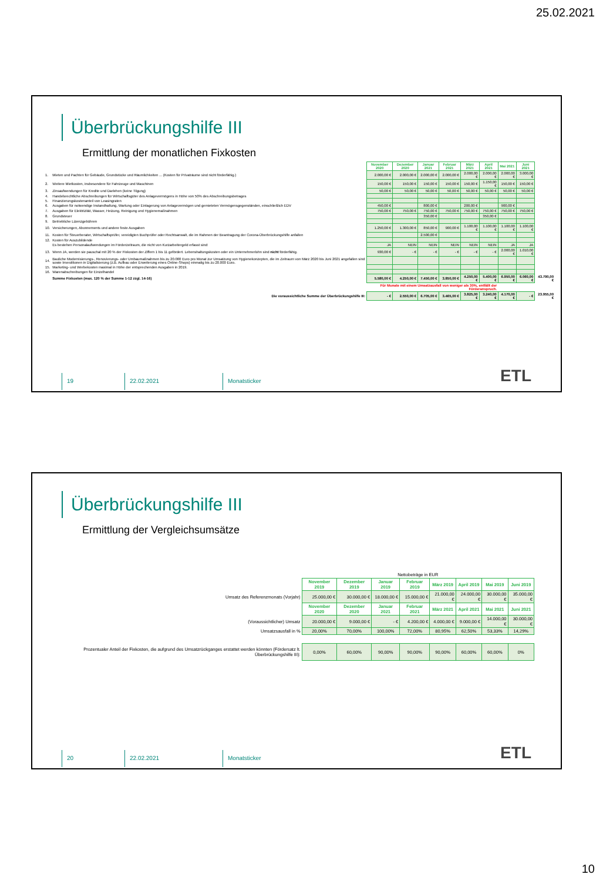25.02.2021
Überbrückungshilfe III
Ermittlung der monatlichen Fixkosten
| | | November 2020 | Dezember 2020 | Januar 2021 | Februar 2021 | März 2021 | April 2021 | Mai 2021 | Juni 2021 | |
| 1. | Mieten und Pachten für Gebäude, Grundstücke und Räumlichkeiten ... (Kosten für Privaträume sind nicht förderfähig.) | 2.000,00 € | 2.000,00 € | 2.000,00 € | 2.000,00 € | 2.000,00 € | 2.000,00 € | 2.000,00 € | 3.000,00 € | |
| 2. | Weitere Mietkosten, insbesondere für Fahrzeuge und Maschinen | 150,00 € | 150,00 € | 150,00 € | 150,00 € | 150,00 € | 1.150,00 € | 150,00 € | 150,00 € | |
| 3. | Zinsaufwendungen für Kredite und Darlehen (keine Tilgung) | 50,00 € | 50,00 € | 50,00 € | 50,00 € | 50,00 € | 50,00 € | 50,00 € | 50,00 € | |
| 4. | Handelsrechtliche Abschreibungen für Wirtschaftsgüter des Anlagevermögens in Höhe von 50% des Abschreibungsbetrages | | | | | | | | | |
| 5. | Finanzierungskostenanteil von Leasingraten | | | | | | | | | |
| 6. | Ausgaben für notwendige Instandhaltung, Wartung oder Einlagerung von Anlagevermögen und gemieteten Vermögensgegenständen, einschließlich EDV | 450,00 € | | 800,00 € | | 200,00 € | | 900,00 € | | |
| 7. | Ausgaben für Elektrizität, Wasser, Heizung, Reinigung und Hygienemaßnahmen | 750,00 € | 750,00 € | 750,00 € | 750,00 € | 750,00 € | 750,00 € | 750,00 € | 750,00 € | |
| 8. | Grundsteuer | | | 350,00 € | | | 350,00 € | | | |
| 9. | Betriebliche Lizenzgebühren | | | | | | | | | |
| 10. | Versicherungen, Abonnements und andere feste Ausgaben | 1.250,00 € | 1.300,00 € | 850,00 € | 900,00 € | 1.100,00 € | 1.100,00 € | 1.100,00 € | 1.100,00 € | |
| 11. | Kosten für Steuerberater, Wirtschaftsprüfer, vereidigten Buchprüfer oder Rechtsanwalt, die im Rahmen der Beantragung der Corona-Überbrückungshilfe anfallen | | | 2.500,00 € | | | | | | |
| 12. | Kosten für Auszubildende | | | | | | | | | |
| | Es bestehen Personalaufwendungen im Förderzeitraum, die nicht von Kurzarbeitergeld erfasst sind: | JA | NEIN | NEIN | NEIN | NEIN | NEIN | JA | JA | |
| 13. | Wenn JA, werden sie pauschal mit 20 % der Fixkosten der Ziffern 1 bis 11 gefördert. Lebenshaltungskosten oder ein Unternehmerlohn sind nicht förderfähig. | 930,00 € | - € | - € | - € | - € | - € | 2.000,00 € | 1.010,00 € | |
| 14. | Bauliche Modernisierungs-, Renovierungs- oder Umbaumaßnahmen bis zu 20.000 Euro pro Monat zur Umsatzung von Hygienekonzepten, die im Zeitraum von März 2020 bis Juni 2021 angefallen sind sowie Investitionen in Digitalisierung (z.B. Aufbau oder Erweiterung eines Online-Shops) einmalig bis zu 20.000 Euro. | | | | | | | | | |
| 15. | Marketing- und Werbekosten maximal in Höhe der entsprechenden Ausgaben in 2019. | | | | | | | | | |
| 16. | Warenabschreibungen für Einzelhandel | | | | | | | | | |
| | Summe Fixkosten (max. 120 % der Summe 1-12 zzgl. 14-16) | 5.580,00 € | 4.250,00 € | 7.450,00 € | 3.850,00 € | 4.250,00 € | 5.400,00 € | 6.950,00 € | 6.060,00 € | 43.790,00 € |
| | | Für Monate mit einem Umsatzausfall von weniger als 30%, entfällt der Förderanspruch. | | | | | | | | |
| | Die voraussichtliche Summe der Überbrückungshilfe III: | - € | 2.550,00 € | 6.705,00 € | 3.465,00 € | 3.825,00 € | 3.240,00 € | 4.170,00 € | - € | 23.955,00 € |
19 22.02.2021 Monatsticker
ETL
Überbrückungshilfe III
Ermittlung der Vergleichsumsätze
| | Nettobeträge in EUR | | | | | | | |
| | November 2019 | Dezember 2019 | Januar 2019 | Februar 2019 | März 2019 | April 2019 | Mai 2019 | Juni 2019 |
| Umsatz des Referenzmonats (Vorjahr) | 25.000,00 € | 30.000,00 € | 18.000,00 € | 15.000,00 € | 21.000,00 € | 24.000,00 € | 30.000,00 € | 35.000,00 € |
| | November 2020 | Dezember 2020 | Januar 2021 | Februar 2021 | März 2021 | April 2021 | Mai 2021 | Juni 2021 |
| (Voraussichtlicher) Umsatz | 20.000,00 € | 9.000,00 € | - € | 4.200,00 € | 4.000,00 € | 9.000,00 € | 14.000,00 € | 30.000,00 € |
| Umsatzsausfall in % | 20,00% | 70,00% | 100,00% | 72,00% | 80,95% | 62,50% | 53,33% | 14,29% |
| Prozentualer Anteil der Fixkosten, die aufgrund des Umsatzrückganges erstattet werden könnten (Fördersatz lt. Überbrückungshilfe III): | 0,00% | 60,00% | 90,00% | 90,00% | 90,00% | 60,00% | 60,00% | 0% |
20 22.02.2021 Monatsticker
ETL
10